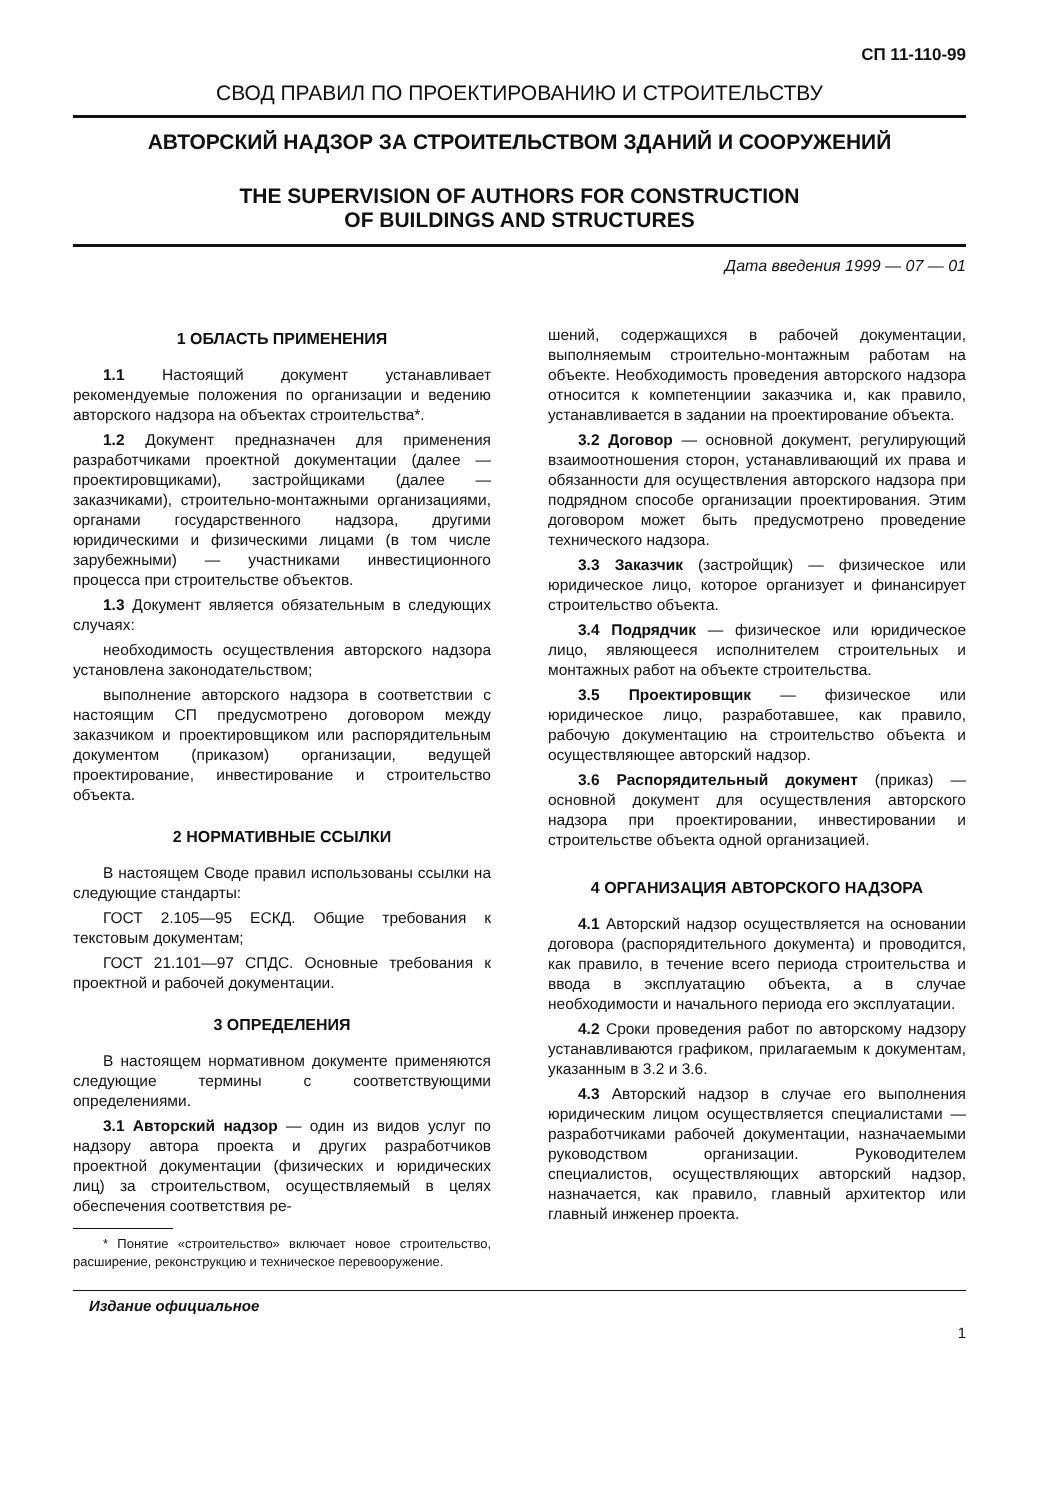СП 11-110-99
СВОД ПРАВИЛ ПО ПРОЕКТИРОВАНИЮ И СТРОИТЕЛЬСТВУ
АВТОРСКИЙ НАДЗОР ЗА СТРОИТЕЛЬСТВОМ ЗДАНИЙ И СООРУЖЕНИЙ
THE SUPERVISION OF AUTHORS FOR CONSTRUCTION
OF BUILDINGS AND STRUCTURES
Дата введения 1999 — 07 — 01
1 ОБЛАСТЬ ПРИМЕНЕНИЯ
1.1 Настоящий документ устанавливает рекомендуемые положения по организации и ведению авторского надзора на объектах строительства*.
1.2 Документ предназначен для применения разработчиками проектной документации (далее — проектировщиками), застройщиками (далее — заказчиками), строительно-монтажными организациями, органами государственного надзора, другими юридическими и физическими лицами (в том числе зарубежными) — участниками инвестиционного процесса при строительстве объектов.
1.3 Документ является обязательным в следующих случаях:
необходимость осуществления авторского надзора установлена законодательством;
выполнение авторского надзора в соответствии с настоящим СП предусмотрено договором между заказчиком и проектировщиком или распорядительным документом (приказом) организации, ведущей проектирование, инвестирование и строительство объекта.
2 НОРМАТИВНЫЕ ССЫЛКИ
В настоящем Своде правил использованы ссылки на следующие стандарты:
ГОСТ 2.105—95 ЕСКД. Общие требования к текстовым документам;
ГОСТ 21.101—97 СПДС. Основные требования к проектной и рабочей документации.
3 ОПРЕДЕЛЕНИЯ
В настоящем нормативном документе применяются следующие термины с соответствующими определениями.
3.1 Авторский надзор — один из видов услуг по надзору автора проекта и других разработчиков проектной документации (физических и юридических лиц) за строительством, осуществляемый в целях обеспечения соответствия ре-
* Понятие «строительство» включает новое строительство, расширение, реконструкцию и техническое перевооружение.
шений, содержащихся в рабочей документации, выполняемым строительно-монтажным работам на объекте. Необходимость проведения авторского надзора относится к компетенциии заказчика и, как правило, устанавливается в задании на проектирование объекта.
3.2 Договор — основной документ, регулирующий взаимоотношения сторон, устанавливающий их права и обязанности для осуществления авторского надзора при подрядном способе организации проектирования. Этим договором может быть предусмотрено проведение технического надзора.
3.3 Заказчик (застройщик) — физическое или юридическое лицо, которое организует и финансирует строительство объекта.
3.4 Подрядчик — физическое или юридическое лицо, являющееся исполнителем строительных и монтажных работ на объекте строительства.
3.5 Проектировщик — физическое или юридическое лицо, разработавшее, как правило, рабочую документацию на строительство объекта и осуществляющее авторский надзор.
3.6 Распорядительный документ (приказ) — основной документ для осуществления авторского надзора при проектировании, инвестировании и строительстве объекта одной организацией.
4 ОРГАНИЗАЦИЯ АВТОРСКОГО НАДЗОРА
4.1 Авторский надзор осуществляется на основании договора (распорядительного документа) и проводится, как правило, в течение всего периода строительства и ввода в эксплуатацию объекта, а в случае необходимости и начального периода его эксплуатации.
4.2 Сроки проведения работ по авторскому надзору устанавливаются графиком, прилагаемым к документам, указанным в 3.2 и 3.6.
4.3 Авторский надзор в случае его выполнения юридическим лицом осуществляется специалистами — разработчиками рабочей документации, назначаемыми руководством организации. Руководителем специалистов, осуществляющих авторский надзор, назначается, как правило, главный архитектор или главный инженер проекта.
Издание официальное
1